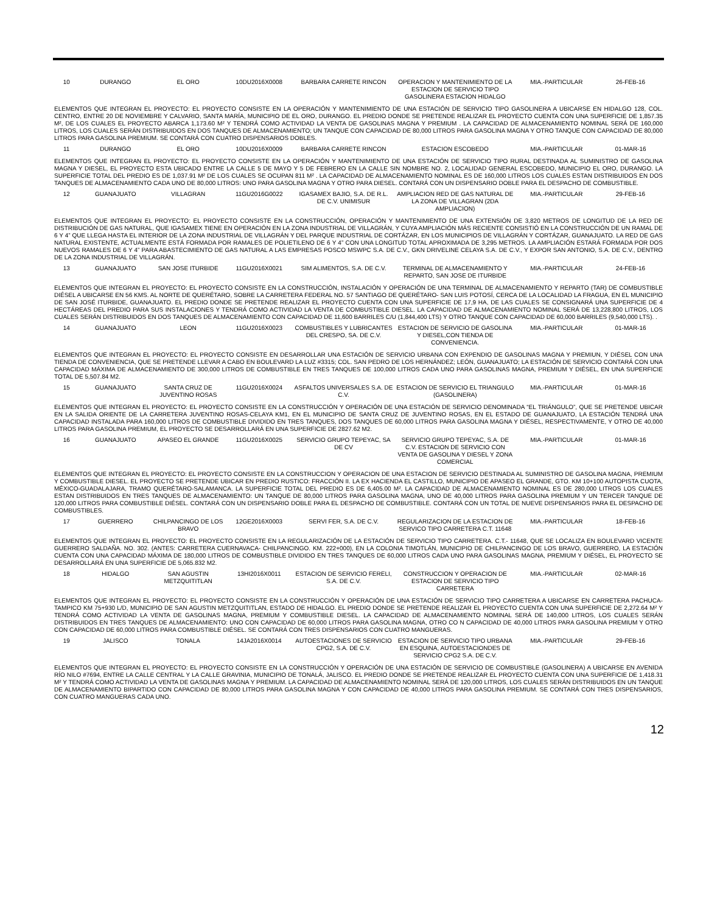| 10 | DURANGO | EL ORO | 10DU2016X0008 | BARBARA CARRETE RINCON | OPERACION Y MANTENIMIENTO DE LA ESTACION DE SERVICIO TIPO GASOLINERA ESTACION HIDALGO | MIA.-PARTICULAR | 26-FEB-16 |
| ELEMENTOS QUE INTEGRAN EL PROYECTO: EL PROYECTO CONSISTE EN LA OPERACIÓN Y MANTENIMIENTO DE UNA ESTACIÓN DE SERVICIO TIPO GASOLINERA A UBICARSE EN HIDALGO 128, COL. CENTRO, ENTRE 20 DE NOVIEMBRE Y CALVARIO, SANTA MARÍA, MUNICIPIO DE EL ORO, DURANGO. EL PREDIO DONDE SE PRETENDE REALIZAR EL PROYECTO CUENTA CON UNA SUPERFICIE DE 1,857.35 M², DE LOS CUALES EL PROYECTO ABARCA 1,173.60 M² Y TENDRÁ COMO ACTIVIDAD LA VENTA DE GASOLINAS MAGNA Y PREMIUM . LA CAPACIDAD DE ALMACENAMIENTO NOMINAL SERÁ DE 160,000 LITROS, LOS CUALES SERÁN DISTRIBUIDOS EN DOS TANQUES DE ALMACENAMIENTO; UN TANQUE CON CAPACIDAD DE 80,000 LITROS PARA GASOLINA MAGNA Y OTRO TANQUE CON CAPACIDAD DE 80,000 LITROS PARA GASOLINA PREMIUM. SE CONTARÁ CON CUATRO DISPENSARIOS DOBLES. | | | | | | | |
| 11 | DURANGO | EL ORO | 10DU2016X0009 | BARBARA CARRETE RINCON | ESTACION ESCOBEDO | MIA.-PARTICULAR | 01-MAR-16 |
| ELEMENTOS QUE INTEGRAN EL PROYECTO: EL PROYECTO CONSISTE EN LA OPERACIÓN Y MANTENIMIENTO DE UNA ESTACIÓN DE SERVICIO TIPO RURAL DESTINADA AL SUMINISTRO DE GASOLINA MAGNA Y DIESEL, EL PROYECTO ESTA UBICADO ENTRE LA CALLE 5 DE MAYO Y 5 DE FEBRERO EN LA CALLE SIN NOMBRE NO. 2, LOCALIDAD GENERAL ESCOBEDO, MUNICIPIO EL ORO, DURANGO. LA SUPERFICIE TOTAL DEL PREDIO ES DE 1,037.91 M² DE LOS CUALES SE OCUPAN 811 M² . LA CAPACIDAD DE ALMACENAMIENTO NOMINAL ES DE 160,000 LITROS LOS CUALES ESTAN DISTRIBUIDOS EN DOS TANQUES DE ALMACENAMIENTO CADA UNO DE 80,000 LITROS: UNO PARA GASOLINA MAGNA Y OTRO PARA DIESEL. CONTARÁ CON UN DISPENSARIO DOBLE PARA EL DESPACHO DE COMBUSTIBLE. | | | | | | | |
| 12 | GUANAJUATO | VILLAGRAN | 11GU2016G0022 | IGASAMEX BAJIO, S.A. DE R.L. DE C.V. UNIMISUR | AMPLIACION RED DE GAS NATURAL DE LA ZONA DE VILLAGRAN (2DA AMPLIACION) | MIA.-PARTICULAR | 29-FEB-16 |
| ELEMENTOS QUE INTEGRAN EL PROYECTO: EL PROYECTO CONSISTE EN LA CONSTRUCCIÓN, OPERACIÓN Y MANTENIMIENTO DE UNA EXTENSIÓN DE 3,820 METROS DE LONGITUD DE LA RED DE DISTRIBUCIÓN DE GAS NATURAL, QUE IGASAMEX TIENE EN OPERACIÓN EN LA ZONA INDUSTRIAL DE VILLAGRÁN, Y CUYA AMPLIACIÓN MÁS RECIENTE CONSISTIÓ EN LA CONSTRUCCIÓN DE UN RAMAL DE 6 Y 4” QUE LLEGA HASTA EL INTERIOR DE LA ZONA INDUSTRIAL DE VILLAGRÁN Y DEL PARQUE INDUSTRIAL DE CORTÁZAR, EN LOS MUNICIPIOS DE VILLAGRÁN Y CORTÁZAR, GUANAJUATO. LA RED DE GAS NATURAL EXISTENTE, ACTUALMENTE ESTÁ FORMADA POR RAMALES DE POLIETILENO DE 6 Y 4” CON UNA LONGITUD TOTAL APROXIMADA DE 3,295 METROS. LA AMPLIACIÓN ESTARÁ FORMADA POR DOS NUEVOS RAMALES DE 6 Y 4” PARA ABASTECIMIENTO DE GAS NATURAL A LAS EMPRESAS POSCO MSWPC S.A. DE C.V., GKN DRIVELINE CELAYA S.A. DE C.V., Y EXPOR SAN ANTONIO, S.A. DE C.V., DENTRO DE LA ZONA INDUSTRIAL DE VILLAGRÁN. | | | | | | | |
| 13 | GUANAJUATO | SAN JOSE ITURBIDE | 11GU2016X0021 | SIM ALIMENTOS, S.A. DE C.V. | TERMINAL DE ALMACENAMIENTO Y REPARTO, SAN JOSE DE ITURBIDE | MIA.-PARTICULAR | 24-FEB-16 |
| ELEMENTOS QUE INTEGRAN EL PROYECTO: EL PROYECTO CONSISTE EN LA CONSTRUCCIÓN, INSTALACIÓN Y OPERACIÓN DE UNA TERMINAL DE ALMACENAMIENTO Y REPARTO (TAR) DE COMBUSTIBLE DIÉSEL A UBICARSE EN 56 KMS. AL NORTE DE QUERÉTARO, SOBRE LA CARRETERA FEDERAL NO. 57 SANTIAGO DE QUERÉTARO- SAN LUIS POTOSÍ, CERCA DE LA LOCALIDAD LA FRAGUA, EN EL MUNICIPIO DE SAN JOSÉ ITURBIDE, GUANAJUATO. EL PREDIO DONDE SE PRETENDE REALIZAR EL PROYECTO CUENTA CON UNA SUPERFICIE DE 17,9 HA, DE LAS CUALES SE CONSIGNARÁ UNA SUPERFICIE DE 4 HECTÁREAS DEL PREDIO PARA SUS INSTALACIONES Y TENDRÁ COMO ACTIVIDAD LA VENTA DE COMBUSTIBLE DIESEL. LA CAPACIDAD DE ALMACENAMIENTO NOMINAL SERÁ DE 13,228,800 LITROS, LOS CUALES SERÁN DISTRIBUIDOS EN DOS TANQUES DE ALMACENAMIENTO CON CAPACIDAD DE 11,600 BARRILES C/U (1,844,400 LTS) Y OTRO TANQUE CON CAPACIDAD DE 60,000 BARRILES (9,540,000 LTS). . | | | | | | | |
| 14 | GUANAJUATO | LEON | 11GU2016X0023 | COMBUSTIBLES Y LUBRICANTES DEL CRESPO, SA. DE C.V. | ESTACION DE SERVICIO DE GASOLINA Y DIESEL,CON TIENDA DE CONVENIENCIA. | MIA.-PARTICULAR | 01-MAR-16 |
| ELEMENTOS QUE INTEGRAN EL PROYECTO: EL PROYECTO CONSISTE EN DESARROLLAR UNA ESTACIÓN DE SERVICIO URBANA CON EXPENDIO DE GASOLINAS MAGNA Y PREMIUN, Y DIÉSEL CON UNA TIENDA DE CONVENIENCIA, QUE SE PRETENDE LLEVAR A CABO EN BOULEVARD LA LUZ #3315; COL. SAN PEDRO DE LOS HERNÁNDEZ; LEÓN, GUANAJUATO; LA ESTACIÓN DE SERVICIO CONTARÁ CON UNA CAPACIDAD MÁXIMA DE ALMACENAMIENTO DE 300,000 LITROS DE COMBUSTIBLE EN TRES TANQUES DE 100,000 LITROS CADA UNO PARA GASOLINAS MAGNA, PREMIUM Y DIÉSEL, EN UNA SUPERFICIE TOTAL DE 5,507.84 M2. | | | | | | | |
| 15 | GUANAJUATO | SANTA CRUZ DE JUVENTINO ROSAS | 11GU2016X0024 | ASFALTOS UNIVERSALES S.A. DE C.V. | ESTACION DE SERVICIO EL TRIANGULO (GASOLINERA) | MIA.-PARTICULAR | 01-MAR-16 |
| ELEMENTOS QUE INTEGRAN EL PROYECTO: EL PROYECTO CONSISTE EN LA CONSTRUCCIÓN Y OPERACIÓN DE UNA ESTACIÓN DE SERVICIO DENOMINADA “EL TRIÁNGULO”, QUE SE PRETENDE UBICAR EN LA SALIDA ORIENTE DE LA CARRETERA JUVENTINO ROSAS-CELAYA KM1, EN EL MUNICIPIO DE SANTA CRUZ DE JUVENTINO ROSAS, EN EL ESTADO DE GUANAJUATO, LA ESTACIÓN TENDRÁ UNA CAPACIDAD INSTALADA PARA 160,000 LITROS DE COMBUSTIBLE DIVIDIDO EN TRES TANQUES, DOS TANQUES DE 60,000 LITROS PARA GASOLINA MAGNA Y DIÉSEL, RESPECTIVAMENTE, Y OTRO DE 40,000 LITROS PARA GASOLINA PREMIUM, EL PROYECTO SE DESARROLLARÁ EN UNA SUPERFICIE DE 2827.62 M2. | | | | | | | |
| 16 | GUANAJUATO | APASEO EL GRANDE | 11GU2016X0025 | SERVICIO GRUPO TEPEYAC, SA DE CV | SERVICIO GRUPO TEPEYAC, S.A. DE C.V. ESTACION DE SERVICIO CON VENTA DE GASOLINA Y DIESEL Y ZONA COMERCIAL | MIA.-PARTICULAR | 01-MAR-16 |
| ELEMENTOS QUE INTEGRAN EL PROYECTO: EL PROYECTO CONSISTE EN LA CONSTRUCCION Y OPERACION DE UNA ESTACION DE SERVICIO DESTINADA AL SUMINISTRO DE GASOLINA MAGNA, PREMIUM Y COMBUSTIBLE DIESEL. EL PROYECTO SE PRETENDE UBICAR EN PREDIO RUSTICO: FRACCIÓN II. LA EX HACIENDA EL CASTILLO, MUNICIPIO DE APASEO EL GRANDE, GTO. KM 10+100 AUTOPISTA CUOTA, MÉXICO-GUADALAJARA, TRAMO QUERÉTARO-SALAMANCA. LA SUPERFICIE TOTAL DEL PREDIO ES DE 6,405.00 M². LA CAPACIDAD DE ALMACENAMIENTO NOMINAL ES DE 280,000 LITROS LOS CUALES ESTAN DISTRIBUIDOS EN TRES TANQUES DE ALMACENAMIENTO: UN TANQUE DE 80,000 LITROS PARA GASOLINA MAGNA, UNO DE 40,000 LITROS PARA GASOLINA PREMIUM Y UN TERCER TANQUE DE 120,000 LITROS PARA COMBUSTIBLE DIÉSEL. CONTARÁ CON UN DISPENSARIO DOBLE PARA EL DESPACHO DE COMBUSTIBLE. CONTARÁ CON UN TOTAL DE NUEVE DISPENSARIOS PARA EL DESPACHO DE COMBUSTIBLES. | | | | | | | |
| 17 | GUERRERO | CHILPANCINGO DE LOS BRAVO | 12GE2016X0003 | SERVI FER, S.A. DE C.V. | REGULARIZACION DE LA ESTACION DE SERVICO TIPO CARRETERA C.T. 11648 | MIA.-PARTICULAR | 18-FEB-16 |
| ELEMENTOS QUE INTEGRAN EL PROYECTO: EL PROYECTO CONSISTE EN LA REGULARIZACIÓN DE LA ESTACIÓN DE SERVICIO TIPO CARRETERA. C.T.- 11648, QUE SE LOCALIZA EN BOULEVARD VICENTE GUERRERO SALDAÑA. NO. 302. (ANTES: CARRETERA CUERNAVACA- CHILPANCINGO. KM. 222+000), EN LA COLONIA TIMOTLÁN, MUNICIPIO DE CHILPANCINGO DE LOS BRAVO, GUERRERO, LA ESTACIÓN CUENTA CON UNA CAPACIDAD MÁXIMA DE 180,000 LITROS DE COMBUSTIBLE DIVIDIDO EN TRES TANQUES DE 60,000 LITROS CADA UNO PARA GASOLINAS MAGNA, PREMIUM Y DIÉSEL, EL PROYECTO SE DESARROLLARÁ EN UNA SUPERFICIE DE 5,065.832 M2. | | | | | | | |
| 18 | HIDALGO | SAN AGUSTIN METZQUITITLAN | 13HI2016X0011 | ESTACION DE SERVICIO FERELI, S.A. DE C.V. | CONSTRUCCION Y OPERACION DE ESTACION DE SERVICIO TIPO CARRETERA | MIA.-PARTICULAR | 02-MAR-16 |
| ELEMENTOS QUE INTEGRAN EL PROYECTO: EL PROYECTO CONSISTE EN LA CONSTRUCCIÓN Y OPERACIÓN DE UNA ESTACIÓN DE SERVICIO TIPO CARRETERA A UBICARSE EN CARRETERA PACHUCA-TAMPICO KM 75+930 L/D, MUNICIPIO DE SAN AGUSTIN METZQUITITLAN, ESTADO DE HIDALGO. EL PREDIO DONDE SE PRETENDE REALIZAR EL PROYECTO CUENTA CON UNA SUPERFICIE DE 2,272.64 M² Y TENDRÁ COMO ACTIVIDAD LA VENTA DE GASOLINAS MAGNA, PREMIUM Y COMBUSTIBLE DIESEL. LA CAPACIDAD DE ALMACENAMIENTO NOMINAL SERÁ DE 140,000 LITROS, LOS CUALES SERÁN DISTRIBUIDOS EN TRES TANQUES DE ALMACENAMIENTO: UNO CON CAPACIDAD DE 60,000 LITROS PARA GASOLINA MAGNA, OTRO CO N CAPACIDAD DE 40,000 LITROS PARA GASOLINA PREMIUM Y OTRO CON CAPACIDAD DE 60,000 LITROS PARA COMBUSTIBLE DIÉSEL. SE CONTARÁ CON TRES DISPENSARIOS CON CUATRO MANGUERAS. | | | | | | | |
| 19 | JALISCO | TONALA | 14JA2016X0014 | AUTOESTACIONES DE SERVICIO CPG2, S.A. DE C.V. | ESTACION DE SERVICIO TIPO URBANA EN ESQUINA, AUTOESTACIONDES DE SERVICIO CPG2 S.A. DE C.V. | MIA.-PARTICULAR | 29-FEB-16 |
| ELEMENTOS QUE INTEGRAN EL PROYECTO: EL PROYECTO CONSISTE EN LA CONSTRUCCIÓN Y OPERACIÓN DE UNA ESTACIÓN DE SERVICIO DE COMBUSTIBLE (GASOLINERA) A UBICARSE EN AVENIDA RÍO NILO #7694, ENTRE LA CALLE CENTRAL Y LA CALLE GRAVINIA, MUNICIPIO DE TONALÁ, JALISCO. EL PREDIO DONDE SE PRETENDE REALIZAR EL PROYECTO CUENTA CON UNA SUPERFICIE DE 1,418.31 M² Y TENDRÁ COMO ACTIVIDAD LA VENTA DE GASOLINAS MAGNA Y PREMIUM. LA CAPACIDAD DE ALMACENAMIENTO NOMINAL SERÁ DE 120,000 LITROS, LOS CUALES SERÁN DISTRIBUIDOS EN UN TANQUE DE ALMACENAMIENTO BIPARTIDO CON CAPACIDAD DE 80,000 LITROS PARA GASOLINA MAGNA Y CON CAPACIDAD DE 40,000 LITROS PARA GASOLINA PREMIUM. SE CONTARÁ CON TRES DISPENSARIOS, CON CUATRO MANGUERAS CADA UNO. | | | | | | | |
12